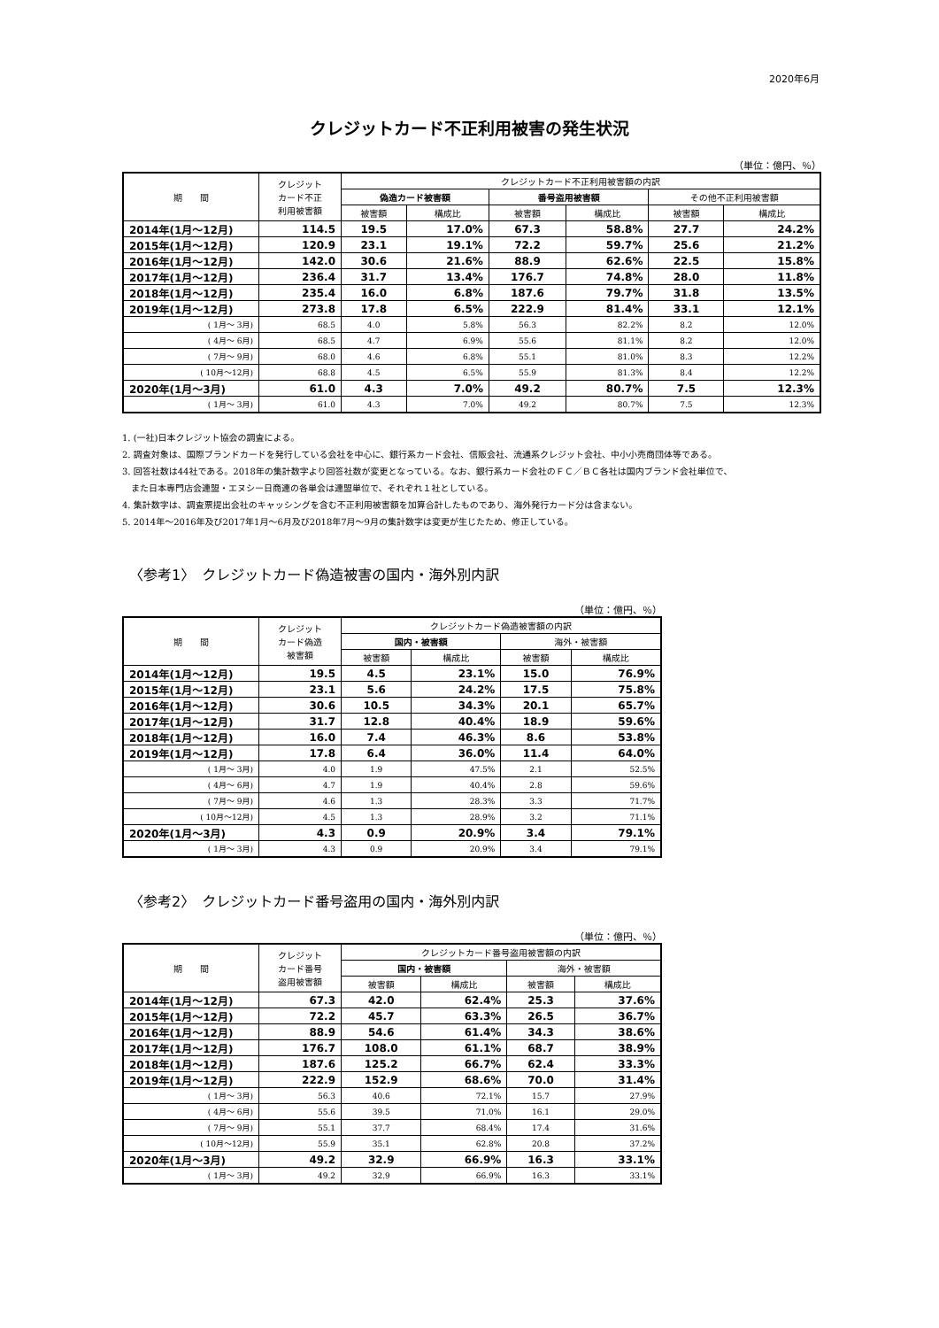2020年6月
クレジットカード不正利用被害の発生状況
（単位：億円、％）
| 期 間 | クレジット カード不正 利用被害額 | クレジットカード不正利用被害額の内訳 | | | | | |
| --- | --- | --- | --- | --- | --- | --- | --- |
| | | 偽造カード被害額 | | 番号盗用被害額 | | その他不正利用被害額 | |
| | | 被害額 | 構成比 | 被害額 | 構成比 | 被害額 | 構成比 |
| 2014年(1月～12月) | 114.5 | 19.5 | 17.0% | 67.3 | 58.8% | 27.7 | 24.2% |
| 2015年(1月～12月) | 120.9 | 23.1 | 19.1% | 72.2 | 59.7% | 25.6 | 21.2% |
| 2016年(1月～12月) | 142.0 | 30.6 | 21.6% | 88.9 | 62.6% | 22.5 | 15.8% |
| 2017年(1月～12月) | 236.4 | 31.7 | 13.4% | 176.7 | 74.8% | 28.0 | 11.8% |
| 2018年(1月～12月) | 235.4 | 16.0 | 6.8% | 187.6 | 79.7% | 31.8 | 13.5% |
| 2019年(1月～12月) | 273.8 | 17.8 | 6.5% | 222.9 | 81.4% | 33.1 | 12.1% |
| ( 1月～ 3月) | 68.5 | 4.0 | 5.8% | 56.3 | 82.2% | 8.2 | 12.0% |
| ( 4月～ 6月) | 68.5 | 4.7 | 6.9% | 55.6 | 81.1% | 8.2 | 12.0% |
| ( 7月～ 9月) | 68.0 | 4.6 | 6.8% | 55.1 | 81.0% | 8.3 | 12.2% |
| ( 10月～12月) | 68.8 | 4.5 | 6.5% | 55.9 | 81.3% | 8.4 | 12.2% |
| 2020年(1月～3月) | 61.0 | 4.3 | 7.0% | 49.2 | 80.7% | 7.5 | 12.3% |
| ( 1月～ 3月) | 61.0 | 4.3 | 7.0% | 49.2 | 80.7% | 7.5 | 12.3% |
1. (一社)日本クレジット協会の調査による。
2. 調査対象は、国際ブランドカードを発行している会社を中心に、銀行系カード会社、信販会社、流通系クレジット会社、中小小売商団体等である。
3. 回答社数は44社である。2018年の集計数字より回答社数が変更となっている。なお、銀行系カード会社のＦＣ／ＢＣ各社は国内ブランド会社単位で、
　また日本専門店会連盟・エヌシー日商連の各単会は連盟単位で、それぞれ１社としている。
4. 集計数字は、調査票提出会社のキャッシングを含む不正利用被害額を加算合計したものであり、海外発行カード分は含まない。
5. 2014年～2016年及び2017年1月～6月及び2018年7月～9月の集計数字は変更が生じたため、修正している。
　〈参考1〉　クレジットカード偽造被害の国内・海外別内訳
（単位：億円、％）
| 期 間 | クレジット カード偽造 被害額 | クレジットカード偽造被害額の内訳 | | | |
| --- | --- | --- | --- | --- | --- |
| | | 国内・被害額 | | 海外・被害額 | |
| | | 被害額 | 構成比 | 被害額 | 構成比 |
| 2014年(1月～12月) | 19.5 | 4.5 | 23.1% | 15.0 | 76.9% |
| 2015年(1月～12月) | 23.1 | 5.6 | 24.2% | 17.5 | 75.8% |
| 2016年(1月～12月) | 30.6 | 10.5 | 34.3% | 20.1 | 65.7% |
| 2017年(1月～12月) | 31.7 | 12.8 | 40.4% | 18.9 | 59.6% |
| 2018年(1月～12月) | 16.0 | 7.4 | 46.3% | 8.6 | 53.8% |
| 2019年(1月～12月) | 17.8 | 6.4 | 36.0% | 11.4 | 64.0% |
| ( 1月～ 3月) | 4.0 | 1.9 | 47.5% | 2.1 | 52.5% |
| ( 4月～ 6月) | 4.7 | 1.9 | 40.4% | 2.8 | 59.6% |
| ( 7月～ 9月) | 4.6 | 1.3 | 28.3% | 3.3 | 71.7% |
| ( 10月～12月) | 4.5 | 1.3 | 28.9% | 3.2 | 71.1% |
| 2020年(1月～3月) | 4.3 | 0.9 | 20.9% | 3.4 | 79.1% |
| ( 1月～ 3月) | 4.3 | 0.9 | 20.9% | 3.4 | 79.1% |
　〈参考2〉　クレジットカード番号盗用の国内・海外別内訳
（単位：億円、％）
| 期 間 | クレジット カード番号 盗用被害額 | クレジットカード番号盗用被害額の内訳 | | | |
| --- | --- | --- | --- | --- | --- |
| | | 国内・被害額 | | 海外・被害額 | |
| | | 被害額 | 構成比 | 被害額 | 構成比 |
| 2014年(1月～12月) | 67.3 | 42.0 | 62.4% | 25.3 | 37.6% |
| 2015年(1月～12月) | 72.2 | 45.7 | 63.3% | 26.5 | 36.7% |
| 2016年(1月～12月) | 88.9 | 54.6 | 61.4% | 34.3 | 38.6% |
| 2017年(1月～12月) | 176.7 | 108.0 | 61.1% | 68.7 | 38.9% |
| 2018年(1月～12月) | 187.6 | 125.2 | 66.7% | 62.4 | 33.3% |
| 2019年(1月～12月) | 222.9 | 152.9 | 68.6% | 70.0 | 31.4% |
| ( 1月～ 3月) | 56.3 | 40.6 | 72.1% | 15.7 | 27.9% |
| ( 4月～ 6月) | 55.6 | 39.5 | 71.0% | 16.1 | 29.0% |
| ( 7月～ 9月) | 55.1 | 37.7 | 68.4% | 17.4 | 31.6% |
| ( 10月～12月) | 55.9 | 35.1 | 62.8% | 20.8 | 37.2% |
| 2020年(1月～3月) | 49.2 | 32.9 | 66.9% | 16.3 | 33.1% |
| ( 1月～ 3月) | 49.2 | 32.9 | 66.9% | 16.3 | 33.1% |